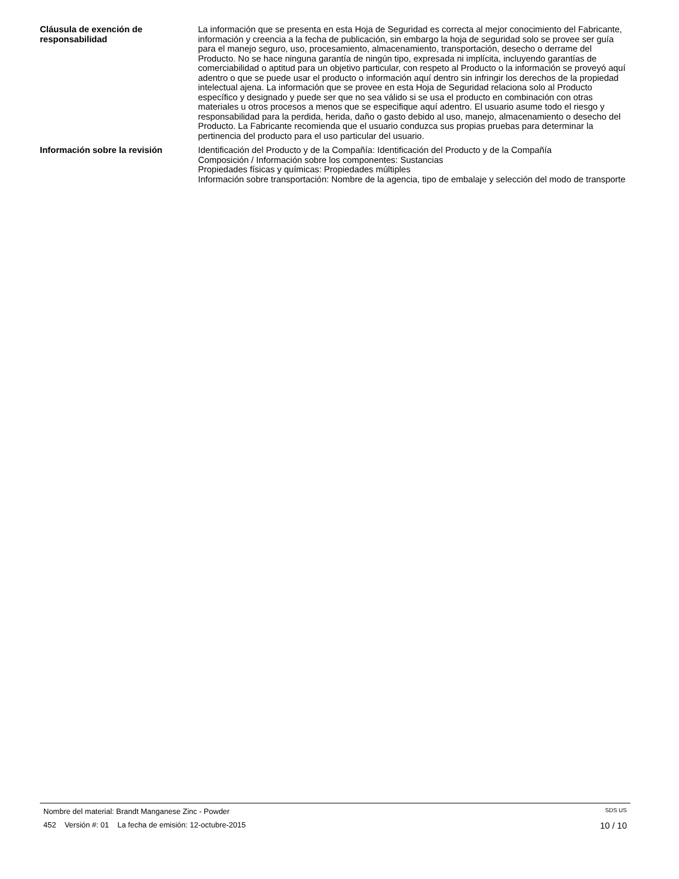Cláusula de exención de responsabilidad
La información que se presenta en esta Hoja de Seguridad es correcta al mejor conocimiento del Fabricante, información y creencia a la fecha de publicación, sin embargo la hoja de seguridad solo se provee ser guía para el manejo seguro, uso, procesamiento, almacenamiento, transportación, desecho o derrame del Producto. No se hace ninguna garantía de ningún tipo, expresada ni implícita, incluyendo garantías de comerciabilidad o aptitud para un objetivo particular, con respeto al Producto o la información se proveyó aquí adentro o que se puede usar el producto o información aquí dentro sin infringir los derechos de la propiedad intelectual ajena. La información que se provee en esta Hoja de Seguridad relaciona solo al Producto específico y designado y puede ser que no sea válido si se usa el producto en combinación con otras materiales u otros procesos a menos que se especifique aquí adentro. El usuario asume todo el riesgo y responsabilidad para la perdida, herida, daño o gasto debido al uso, manejo, almacenamiento o desecho del Producto. La Fabricante recomienda que el usuario conduzca sus propias pruebas para determinar la pertinencia del producto para el uso particular del usuario.
Información sobre la revisión Identificación del Producto y de la Compañía: Identificación del Producto y de la Compañía
Composición / Información sobre los componentes: Sustancias
Propiedades físicas y químicas: Propiedades múltiples
Información sobre transportación: Nombre de la agencia, tipo de embalaje y selección del modo de transporte
Nombre del material: Brandt Manganese Zinc - Powder SDS US
452 Versión #: 01 La fecha de emisión: 12-octubre-2015 10 / 10